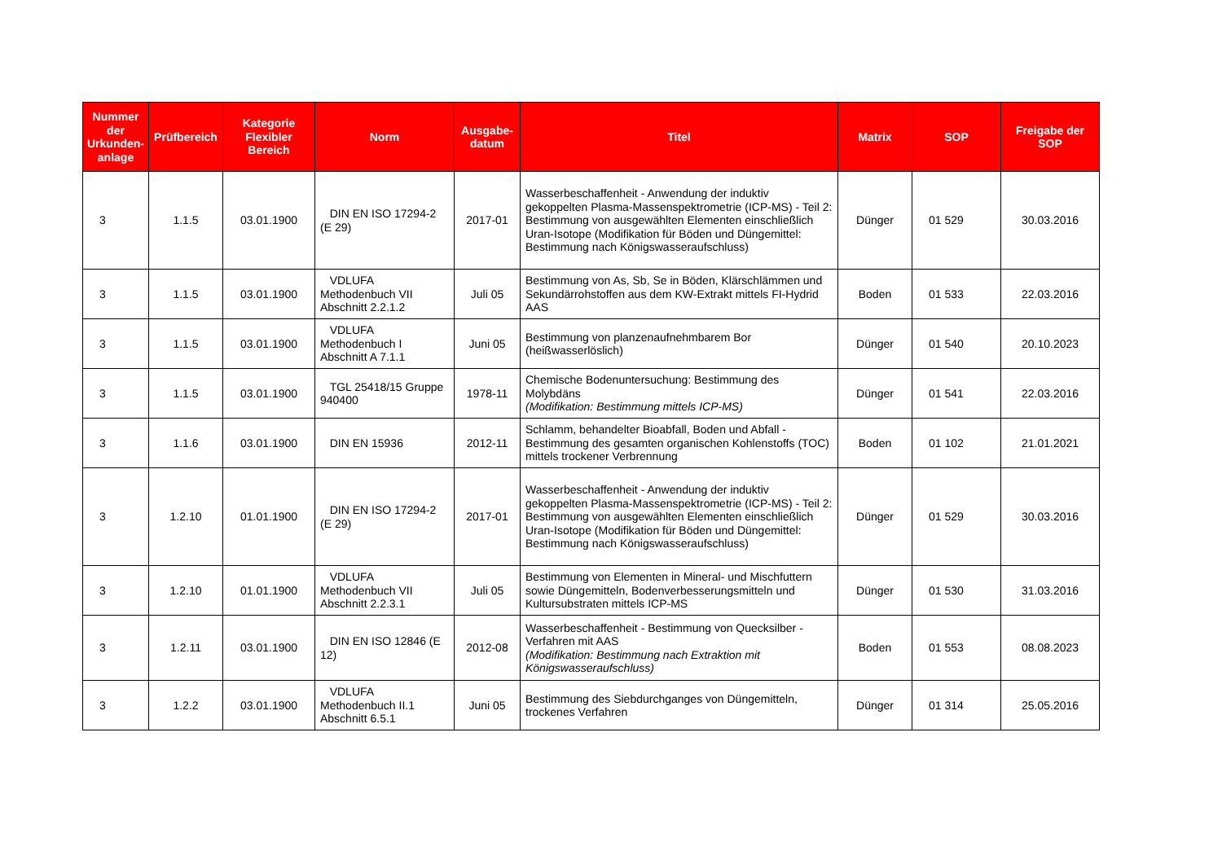| Nummer der Urkunden-anlage | Prüfbereich | Kategorie Flexibler Bereich | Norm | Ausgabe-datum | Titel | Matrix | SOP | Freigabe der SOP |
| --- | --- | --- | --- | --- | --- | --- | --- | --- |
| 3 | 1.1.5 | 03.01.1900 | DIN EN ISO 17294-2 (E 29) | 2017-01 | Wasserbeschaffenheit - Anwendung der induktiv gekoppelten Plasma-Massenspektrometrie (ICP-MS) - Teil 2: Bestimmung von ausgewählten Elementen einschließlich Uran-Isotope (Modifikation für Böden und Düngemittel: Bestimmung nach Königswasseraufschluss) | Dünger | 01 529 | 30.03.2016 |
| 3 | 1.1.5 | 03.01.1900 | VDLUFA Methodenbuch VII Abschnitt 2.2.1.2 | Juli 05 | Bestimmung von As, Sb, Se in Böden, Klärschlämmen und Sekundärrohstoffen aus dem KW-Extrakt mittels FI-Hydrid AAS | Boden | 01 533 | 22.03.2016 |
| 3 | 1.1.5 | 03.01.1900 | VDLUFA Methodenbuch I Abschnitt A 7.1.1 | Juni 05 | Bestimmung von planzenaufnehmbarem Bor (heißwasserlöslich) | Dünger | 01 540 | 20.10.2023 |
| 3 | 1.1.5 | 03.01.1900 | TGL 25418/15 Gruppe 940400 | 1978-11 | Chemische Bodenuntersuchung: Bestimmung des Molybdäns (Modifikation: Bestimmung mittels ICP-MS) | Dünger | 01 541 | 22.03.2016 |
| 3 | 1.1.6 | 03.01.1900 | DIN EN 15936 | 2012-11 | Schlamm, behandelter Bioabfall, Boden und Abfall - Bestimmung des gesamten organischen Kohlenstoffs (TOC) mittels trockener Verbrennung | Boden | 01 102 | 21.01.2021 |
| 3 | 1.2.10 | 01.01.1900 | DIN EN ISO 17294-2 (E 29) | 2017-01 | Wasserbeschaffenheit - Anwendung der induktiv gekoppelten Plasma-Massenspektrometrie (ICP-MS) - Teil 2: Bestimmung von ausgewählten Elementen einschließlich Uran-Isotope (Modifikation für Böden und Düngemittel: Bestimmung nach Königswasseraufschluss) | Dünger | 01 529 | 30.03.2016 |
| 3 | 1.2.10 | 01.01.1900 | VDLUFA Methodenbuch VII Abschnitt 2.2.3.1 | Juli 05 | Bestimmung von Elementen in Mineral- und Mischfuttern sowie Düngemitteln, Bodenverbesserungsmitteln und Kultursubstraten mittels ICP-MS | Dünger | 01 530 | 31.03.2016 |
| 3 | 1.2.11 | 03.01.1900 | DIN EN ISO 12846 (E 12) | 2012-08 | Wasserbeschaffenheit - Bestimmung von Quecksilber - Verfahren mit AAS (Modifikation: Bestimmung nach Extraktion mit Königswasseraufschluss) | Boden | 01 553 | 08.08.2023 |
| 3 | 1.2.2 | 03.01.1900 | VDLUFA Methodenbuch II.1 Abschnitt 6.5.1 | Juni 05 | Bestimmung des Siebdurchganges von Düngemitteln, trockenes Verfahren | Dünger | 01 314 | 25.05.2016 |